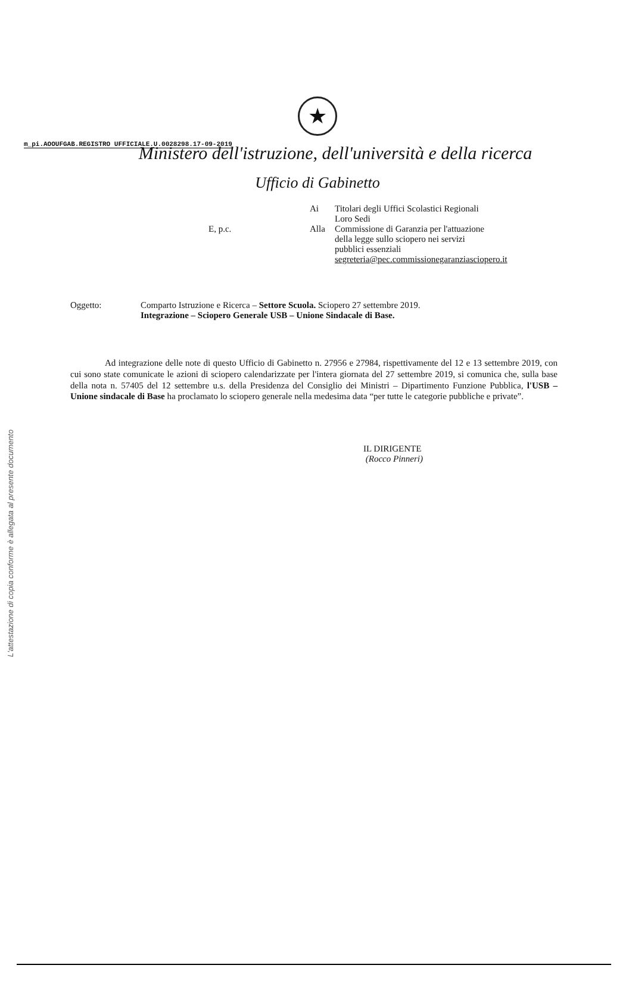m_pi.AOOUFGAB.REGISTRO UFFICIALE.U.0028298.17-09-2019
L'attestazione di copia conforme è allegata al presente documento
★
Ministero dell'istruzione, dell'università e della ricerca
Ufficio di Gabinetto
Ai Titolari degli Uffici Scolastici Regionali
Loro Sedi
E, p.c. Alla Commissione di Garanzia per l'attuazione
della legge sullo sciopero nei servizi
pubblici essenziali
segreteria@pec.commissionegaranziasciopero.it
Oggetto: Comparto Istruzione e Ricerca – Settore Scuola. Sciopero 27 settembre 2019.
Integrazione – Sciopero Generale USB – Unione Sindacale di Base.
Ad integrazione delle note di questo Ufficio di Gabinetto n. 27956 e 27984, rispettivamente del 12 e 13 settembre 2019, con cui sono state comunicate le azioni di sciopero calendarizzate per l'intera giornata del 27 settembre 2019, si comunica che, sulla base della nota n. 57405 del 12 settembre u.s. della Presidenza del Consiglio dei Ministri – Dipartimento Funzione Pubblica, l'USB – Unione sindacale di Base ha proclamato lo sciopero generale nella medesima data “per tutte le categorie pubbliche e private”.
IL DIRIGENTE
(Rocco Pinneri)